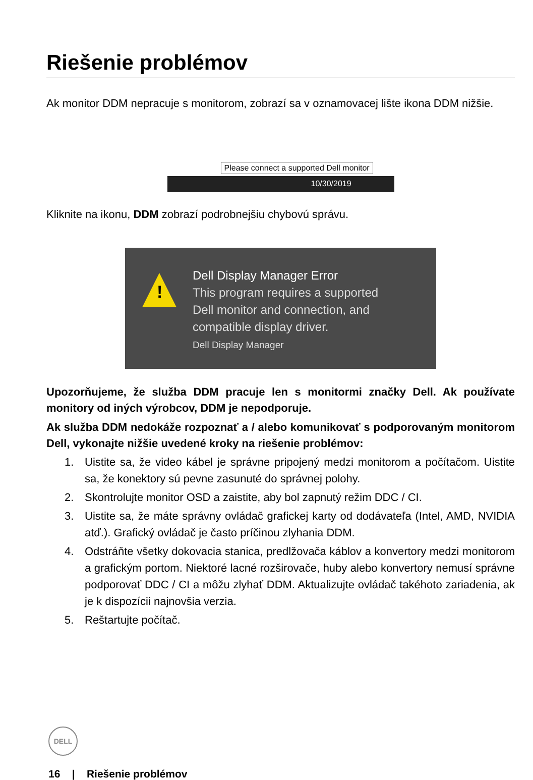Riešenie problémov
Ak monitor DDM nepracuje s monitorom, zobrazí sa v oznamovacej lište ikona DDM nižšie.
10/30/2019
Please connect a supported Dell monitor
Kliknite na ikonu, DDM zobrazí podrobnejšiu chybovú správu.
!
Dell Display Manager Error
This program requires a supported
Dell monitor and connection, and
compatible display driver.
Dell Display Manager
Upozorňujeme, že služba DDM pracuje len s monitormi značky Dell. Ak používate monitory od iných výrobcov, DDM je nepodporuje.
Ak služba DDM nedokáže rozpoznať a / alebo komunikovať s podporovaným monitorom Dell, vykonajte nižšie uvedené kroky na riešenie problémov:
1. Uistite sa, že video kábel je správne pripojený medzi monitorom a počítačom. Uistite sa, že konektory sú pevne zasunuté do správnej polohy.
2. Skontrolujte monitor OSD a zaistite, aby bol zapnutý režim DDC / CI.
3. Uistite sa, že máte správny ovládač grafickej karty od dodávateľa (Intel, AMD, NVIDIA atď.). Grafický ovládač je často príčinou zlyhania DDM.
4. Odstráňte všetky dokovacia stanica, predlžovača káblov a konvertory medzi monitorom a grafickým portom. Niektoré lacné rozširovače, huby alebo konvertory nemusí správne podporovať DDC / CI a môžu zlyhať DDM. Aktualizujte ovládač takéhoto zariadenia, ak je k dispozícii najnovšia verzia.
5. Reštartujte počítač.
DELL
16 | Riešenie problémov